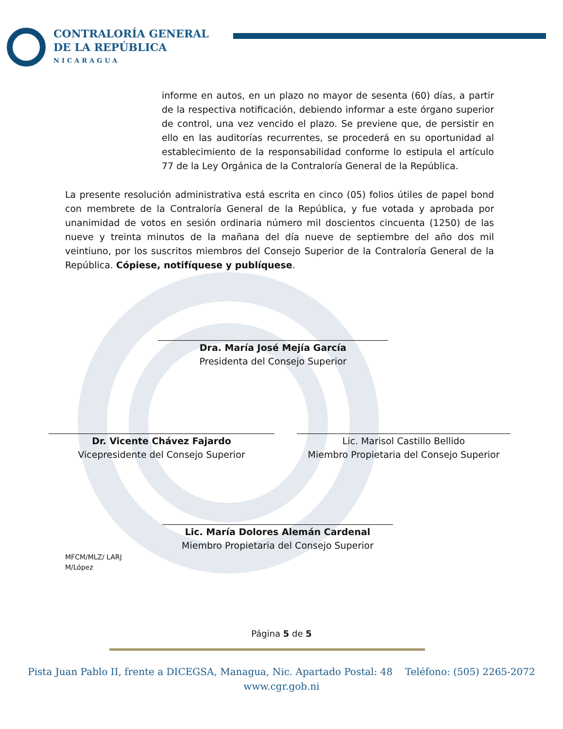CONTRALORÍA GENERAL
DE LA REPÚBLICA
NICARAGUA
informe en autos, en un plazo no mayor de sesenta (60) días, a partir de la respectiva notificación, debiendo informar a este órgano superior de control, una vez vencido el plazo. Se previene que, de persistir en ello en las auditorías recurrentes, se procederá en su oportunidad al establecimiento de la responsabilidad conforme lo estipula el artículo 77 de la Ley Orgánica de la Contraloría General de la República.
La presente resolución administrativa está escrita en cinco (05) folios útiles de papel bond con membrete de la Contraloría General de la República, y fue votada y aprobada por unanimidad de votos en sesión ordinaria número mil doscientos cincuenta (1250) de las nueve y treinta minutos de la mañana del día nueve de septiembre del año dos mil veintiuno, por los suscritos miembros del Consejo Superior de la Contraloría General de la República. Cópiese, notifíquese y publíquese.
Dra. María José Mejía García
Presidenta del Consejo Superior
Dr. Vicente Chávez Fajardo
Vicepresidente del Consejo Superior
Lic. Marisol Castillo Bellido
Miembro Propietaria del Consejo Superior
Lic. María Dolores Alemán Cardenal
Miembro Propietaria del Consejo Superior
MFCM/MLZ/ LARJ
M/López
Página 5 de 5
Pista Juan Pablo II, frente a DICEGSA, Managua, Nic. Apartado Postal: 48 Teléfono: (505) 2265-2072
www.cgr.gob.ni